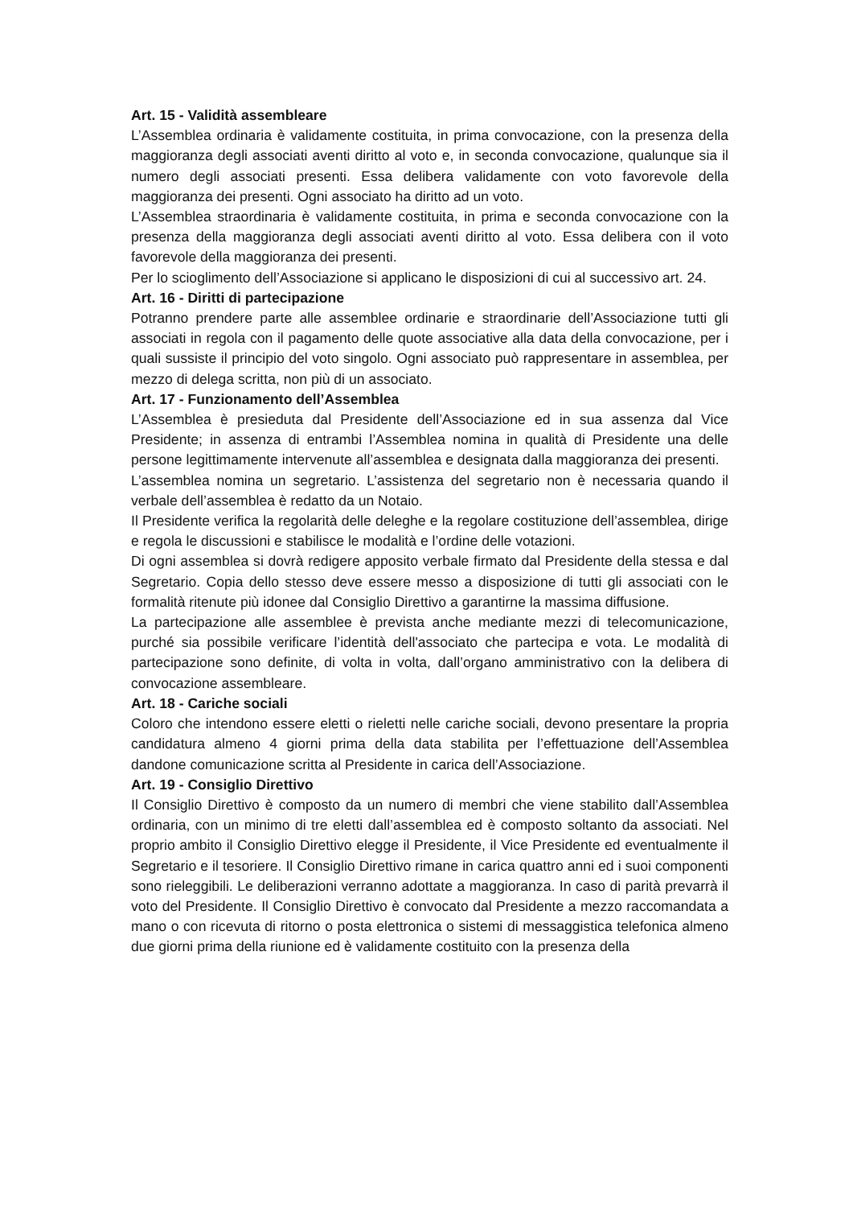Art. 15 - Validità assembleare
L’Assemblea ordinaria è validamente costituita, in prima convocazione, con la presenza della maggioranza degli associati aventi diritto al voto e, in seconda convocazione, qualunque sia il numero degli associati presenti. Essa delibera validamente con voto favorevole della maggioranza dei presenti. Ogni associato ha diritto ad un voto.
L’Assemblea straordinaria è validamente costituita, in prima e seconda convocazione con la presenza della maggioranza degli associati aventi diritto al voto. Essa delibera con il voto favorevole della maggioranza dei presenti.
Per lo scioglimento dell’Associazione si applicano le disposizioni di cui al successivo art. 24.
Art. 16 - Diritti di partecipazione
Potranno prendere parte alle assemblee ordinarie e straordinarie dell’Associazione tutti gli associati in regola con il pagamento delle quote associative alla data della convocazione, per i quali sussiste il principio del voto singolo. Ogni associato può rappresentare in assemblea, per mezzo di delega scritta, non più di un associato.
Art. 17 - Funzionamento dell’Assemblea
L’Assemblea è presieduta dal Presidente dell’Associazione ed in sua assenza dal Vice Presidente; in assenza di entrambi l’Assemblea nomina in qualità di Presidente una delle persone legittimamente intervenute all’assemblea e designata dalla maggioranza dei presenti.
L’assemblea nomina un segretario. L’assistenza del segretario non è necessaria quando il verbale dell’assemblea è redatto da un Notaio.
Il Presidente verifica la regolarità delle deleghe e la regolare costituzione dell’assemblea, dirige e regola le discussioni e stabilisce le modalità e l’ordine delle votazioni.
Di ogni assemblea si dovrà redigere apposito verbale firmato dal Presidente della stessa e dal Segretario. Copia dello stesso deve essere messo a disposizione di tutti gli associati con le formalità ritenute più idonee dal Consiglio Direttivo a garantirne la massima diffusione.
La partecipazione alle assemblee è prevista anche mediante mezzi di telecomunicazione, purché sia possibile verificare l’identità dell'associato che partecipa e vota. Le modalità di partecipazione sono definite, di volta in volta, dall’organo amministrativo con la delibera di convocazione assembleare.
Art. 18 - Cariche sociali
Coloro che intendono essere eletti o rieletti nelle cariche sociali, devono presentare la propria candidatura almeno 4 giorni prima della data stabilita per l’effettuazione dell’Assemblea dandone comunicazione scritta al Presidente in carica dell’Associazione.
Art. 19 - Consiglio Direttivo
Il Consiglio Direttivo è composto da un numero di membri che viene stabilito dall’Assemblea ordinaria, con un minimo di tre eletti dall’assemblea ed è composto soltanto da associati. Nel proprio ambito il Consiglio Direttivo elegge il Presidente, il Vice Presidente ed eventualmente il Segretario e il tesoriere. Il Consiglio Direttivo rimane in carica quattro anni ed i suoi componenti sono rieleggibili. Le deliberazioni verranno adottate a maggioranza. In caso di parità prevarrà il voto del Presidente. Il Consiglio Direttivo è convocato dal Presidente a mezzo raccomandata a mano o con ricevuta di ritorno o posta elettronica o sistemi di messaggistica telefonica almeno due giorni prima della riunione ed è validamente costituito con la presenza della